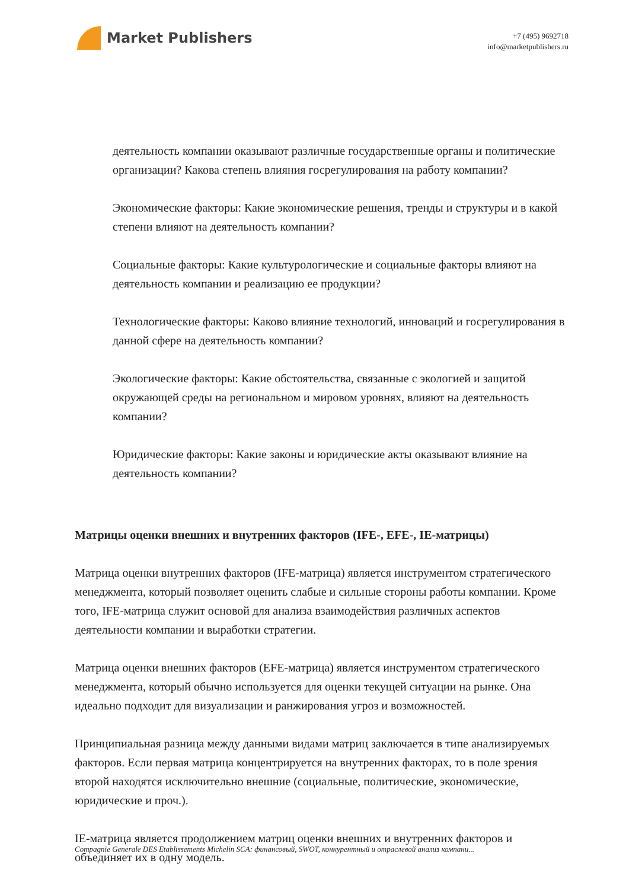Market Publishers
+7 (495) 9692718
info@marketpublishers.ru
деятельность компании оказывают различные государственные органы и политические организации? Какова степень влияния госрегулирования на работу компании?
Экономические факторы: Какие экономические решения, тренды и структуры и в какой степени влияют на деятельность компании?
Социальные факторы: Какие культурологические и социальные факторы влияют на деятельность компании и реализацию ее продукции?
Технологические факторы: Каково влияние технологий, инноваций и госрегулирования в данной сфере на деятельность компании?
Экологические факторы: Какие обстоятельства, связанные с экологией и защитой окружающей среды на региональном и мировом уровнях, влияют на деятельность компании?
Юридические факторы: Какие законы и юридические акты оказывают влияние на деятельность компании?
Матрицы оценки внешних и внутренних факторов (IFE-, EFE-, IE-матрицы)
Матрица оценки внутренних факторов (IFE-матрица) является инструментом стратегического менеджмента, который позволяет оценить слабые и сильные стороны работы компании. Кроме того, IFE-матрица служит основой для анализа взаимодействия различных аспектов деятельности компании и выработки стратегии.
Матрица оценки внешних факторов (EFE-матрица) является инструментом стратегического менеджмента, который обычно используется для оценки текущей ситуации на рынке. Она идеально подходит для визуализации и ранжирования угроз и возможностей.
Принципиальная разница между данными видами матриц заключается в типе анализируемых факторов. Если первая матрица концентрируется на внутренних факторах, то в поле зрения второй находятся исключительно внешние (социальные, политические, экономические, юридические и проч.).
IE-матрица является продолжением матриц оценки внешних и внутренних факторов и объединяет их в одну модель.
Compagnie Generale DES Etablissements Michelin SCA: финансовый, SWOT, конкурентный и отраслевой анализ компани...